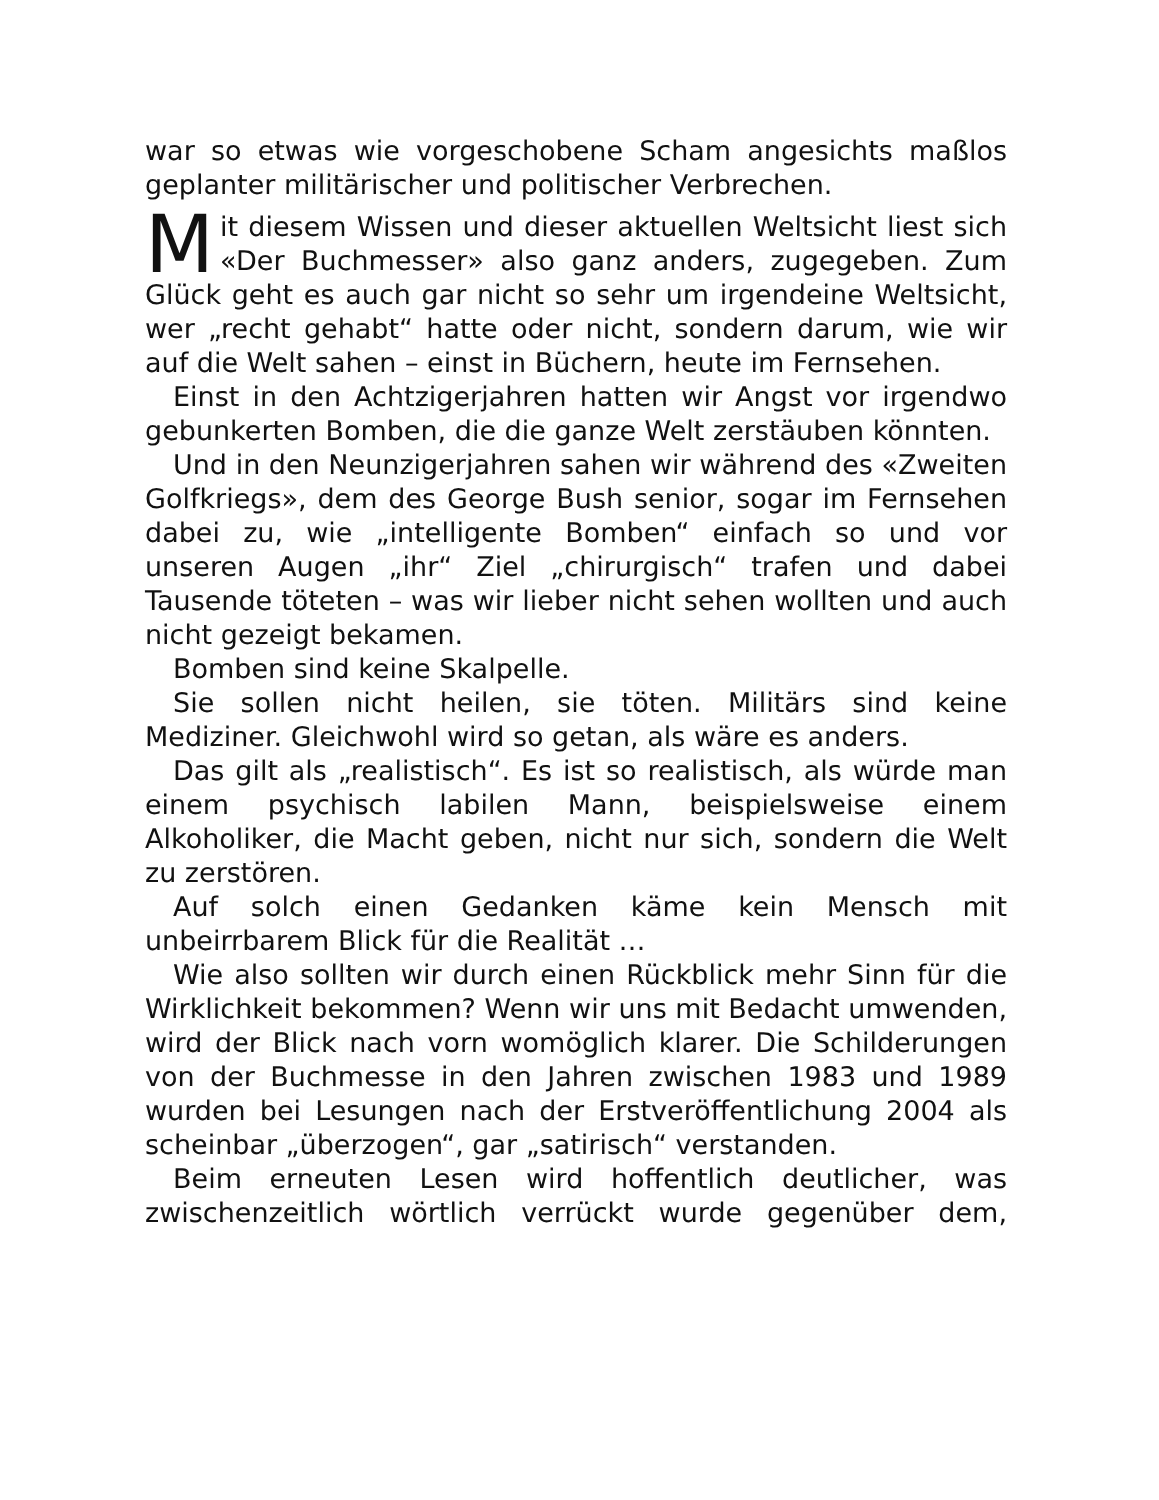war so etwas wie vorgeschobene Scham angesichts maßlos geplanter militärischer und politischer Verbrechen.
Mit diesem Wissen und dieser aktuellen Weltsicht liest sich «Der Buchmesser» also ganz anders, zugegeben. Zum Glück geht es auch gar nicht so sehr um irgendeine Weltsicht, wer „recht gehabt“ hatte oder nicht, sondern darum, wie wir auf die Welt sahen – einst in Büchern, heute im Fernsehen.
Einst in den Achtzigerjahren hatten wir Angst vor irgendwo gebunkerten Bomben, die die ganze Welt zerstäuben könnten.
Und in den Neunzigerjahren sahen wir während des «Zweiten Golfkriegs», dem des George Bush senior, sogar im Fernsehen dabei zu, wie „intelligente Bomben“ einfach so und vor unseren Augen „ihr“ Ziel „chirurgisch“ trafen und dabei Tausende töteten – was wir lieber nicht sehen wollten und auch nicht gezeigt bekamen.
Bomben sind keine Skalpelle.
Sie sollen nicht heilen, sie töten. Militärs sind keine Mediziner. Gleichwohl wird so getan, als wäre es anders.
Das gilt als „realistisch“. Es ist so realistisch, als würde man einem psychisch labilen Mann, beispielsweise einem Alkoholiker, die Macht geben, nicht nur sich, sondern die Welt zu zerstören.
Auf solch einen Gedanken käme kein Mensch mit unbeirrbarem Blick für die Realität …
Wie also sollten wir durch einen Rückblick mehr Sinn für die Wirklichkeit bekommen? Wenn wir uns mit Bedacht umwenden, wird der Blick nach vorn womöglich klarer. Die Schilderungen von der Buchmesse in den Jahren zwischen 1983 und 1989 wurden bei Lesungen nach der Erstveröffentlichung 2004 als scheinbar „überzogen“, gar „satirisch“ verstanden.
Beim erneuten Lesen wird hoffentlich deutlicher, was zwischenzeitlich wörtlich verrückt wurde gegenüber dem,